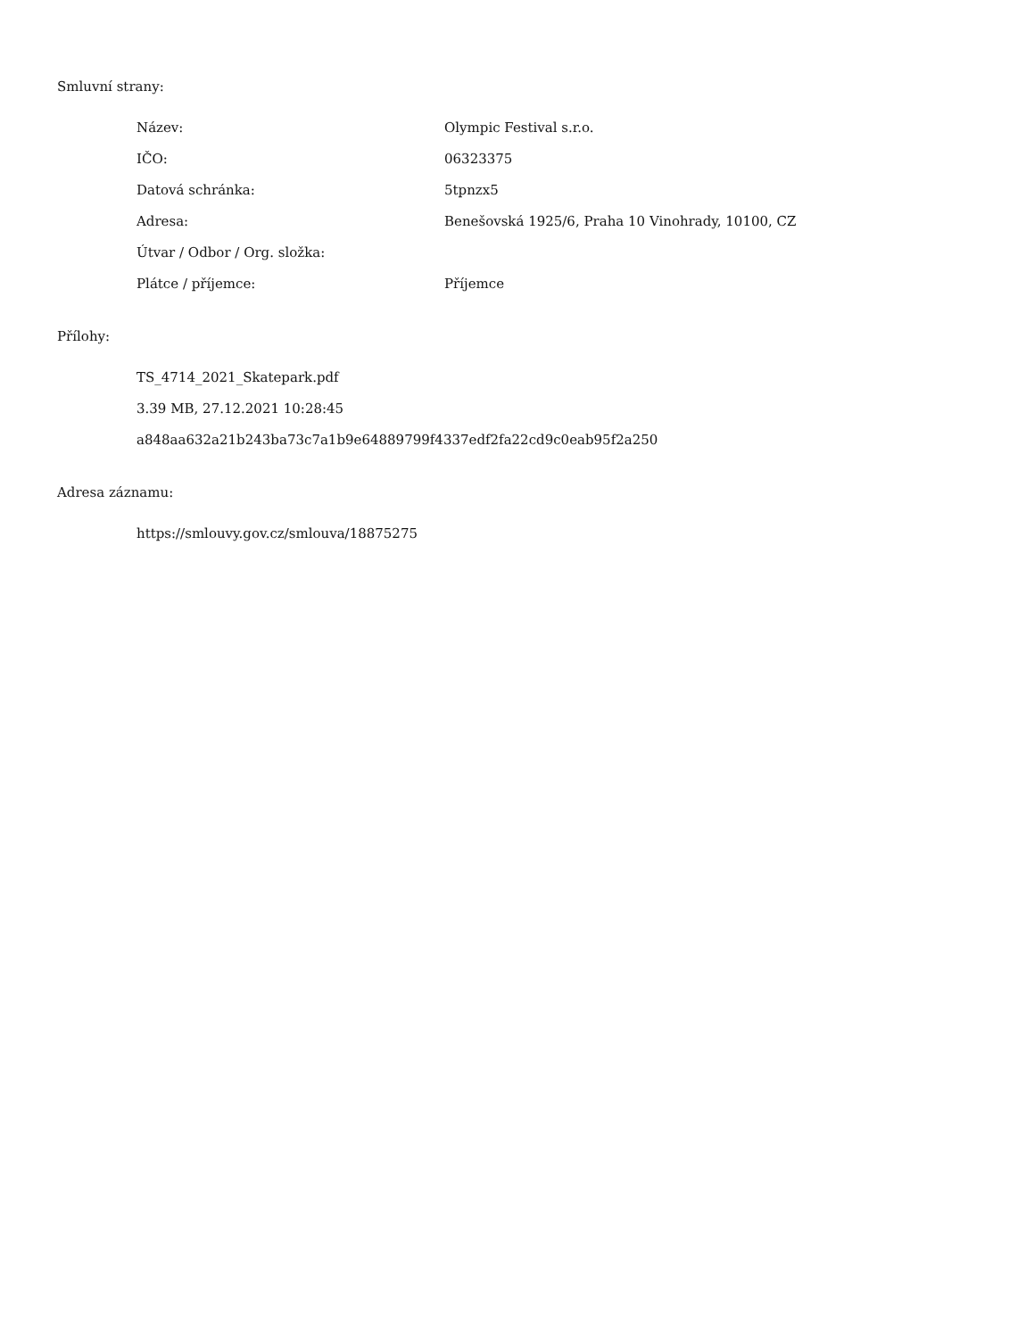Smluvní strany:
| Název: | Olympic Festival s.r.o. |
| IČO: | 06323375 |
| Datová schránka: | 5tpnzx5 |
| Adresa: | Benešovská 1925/6, Praha 10 Vinohrady, 10100, CZ |
| Útvar / Odbor / Org. složka: | |
| Plátce / příjemce: | Příjemce |
Přílohy:
TS_4714_2021_Skatepark.pdf
3.39 MB, 27.12.2021 10:28:45
a848aa632a21b243ba73c7a1b9e64889799f4337edf2fa22cd9c0eab95f2a250
Adresa záznamu:
https://smlouvy.gov.cz/smlouva/18875275